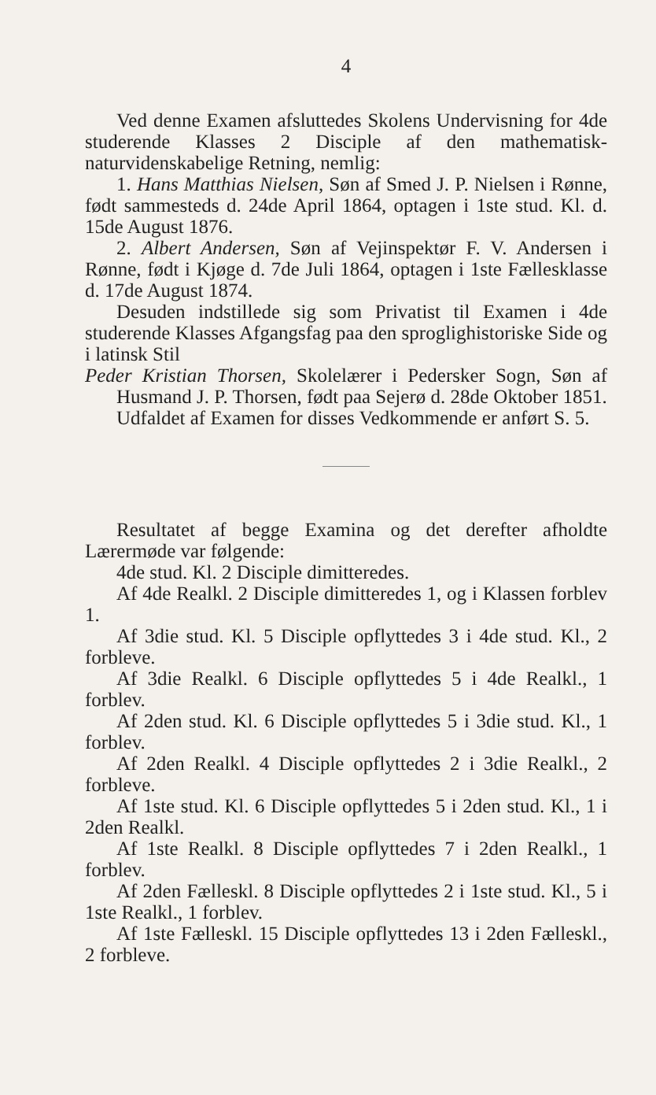4
Ved denne Examen afsluttedes Skolens Undervisning for 4de studerende Klasses 2 Disciple af den mathematisk-naturvidenskabelige Retning, nemlig:
1. Hans Matthias Nielsen, Søn af Smed J. P. Nielsen i Rønne, født sammesteds d. 24de April 1864, optagen i 1ste stud. Kl. d. 15de August 1876.
2. Albert Andersen, Søn af Vejinspektør F. V. Andersen i Rønne, født i Kjøge d. 7de Juli 1864, optagen i 1ste Fællesklasse d. 17de August 1874.
Desuden indstillede sig som Privatist til Examen i 4de studerende Klasses Afgangsfag paa den sproglighistoriske Side og i latinsk Stil
Peder Kristian Thorsen, Skolelærer i Pedersker Sogn, Søn af Husmand J. P. Thorsen, født paa Sejerø d. 28de Oktober 1851.
Udfaldet af Examen for disses Vedkommende er anført S. 5.
Resultatet af begge Examina og det derefter afholdte Lærermøde var følgende:
4de stud. Kl. 2 Disciple dimitteredes.
Af 4de Realkl. 2 Disciple dimitteredes 1, og i Klassen forblev 1.
Af 3die stud. Kl. 5 Disciple opflyttedes 3 i 4de stud. Kl., 2 forbleve.
Af 3die Realkl. 6 Disciple opflyttedes 5 i 4de Realkl., 1 forblev.
Af 2den stud. Kl. 6 Disciple opflyttedes 5 i 3die stud. Kl., 1 forblev.
Af 2den Realkl. 4 Disciple opflyttedes 2 i 3die Realkl., 2 forbleve.
Af 1ste stud. Kl. 6 Disciple opflyttedes 5 i 2den stud. Kl., 1 i 2den Realkl.
Af 1ste Realkl. 8 Disciple opflyttedes 7 i 2den Realkl., 1 forblev.
Af 2den Fælleskl. 8 Disciple opflyttedes 2 i 1ste stud. Kl., 5 i 1ste Realkl., 1 forblev.
Af 1ste Fælleskl. 15 Disciple opflyttedes 13 i 2den Fælleskl., 2 forbleve.